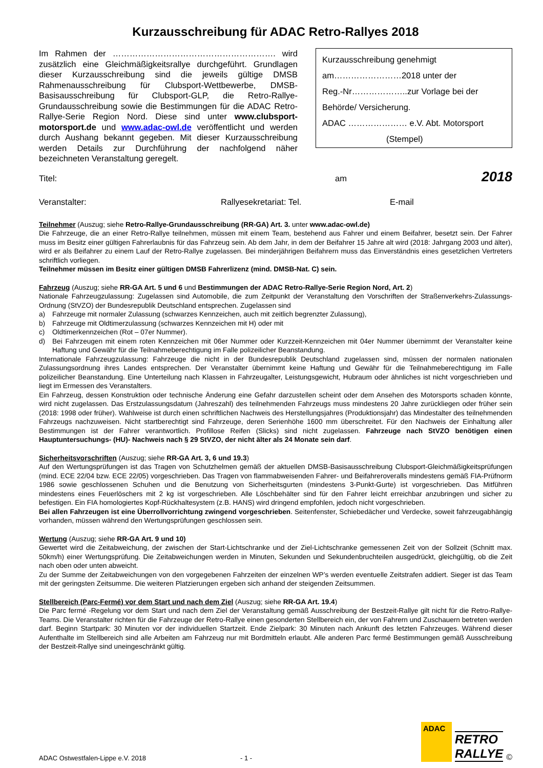Kurzausschreibung für ADAC Retro-Rallyes 2018
Im Rahmen der …………………………………………………. wird zusätzlich eine Gleichmäßigkeitsrallye durchgeführt. Grundlagen dieser Kurzausschreibung sind die jeweils gültige DMSB Rahmenausschreibung für Clubsport-Wettbewerbe, DMSB-Basisausschreibung für Clubsport-GLP, die Retro-Rallye-Grundausschreibung sowie die Bestimmungen für die ADAC Retro-Rallye-Serie Region Nord. Diese sind unter www.clubsport-motorsport.de und www.adac-owl.de veröffentlicht und werden durch Aushang bekannt gegeben. Mit dieser Kurzausschreibung werden Details zur Durchführung der nachfolgend näher bezeichneten Veranstaltung geregelt.
Kurzausschreibung genehmigt
am……………………2018 unter der
Reg.-Nr………………..zur Vorlage bei der
Behörde/ Versicherung.
ADAC ………………… e.V. Abt. Motorsport
(Stempel)
Titel: am 2018
Veranstalter: Rallyesekretariat: Tel. E-mail
Teilnehmer (Auszug; siehe Retro-Rallye-Grundausschreibung (RR-GA) Art. 3. unter www.adac-owl.de)
Die Fahrzeuge, die an einer Retro-Rallye teilnehmen, müssen mit einem Team, bestehend aus Fahrer und einem Beifahrer, besetzt sein. Der Fahrer muss im Besitz einer gültigen Fahrerlaubnis für das Fahrzeug sein. Ab dem Jahr, in dem der Beifahrer 15 Jahre alt wird (2018: Jahrgang 2003 und älter), wird er als Beifahrer zu einem Lauf der Retro-Rallye zugelassen. Bei minderjährigen Beifahrern muss das Einverständnis eines gesetzlichen Vertreters schriftlich vorliegen.
Teilnehmer müssen im Besitz einer gültigen DMSB Fahrerlizenz (mind. DMSB-Nat. C) sein.
Fahrzeug (Auszug; siehe RR-GA Art. 5 und 6 und Bestimmungen der ADAC Retro-Rallye-Serie Region Nord, Art. 2)
Nationale Fahrzeugzulassung: Zugelassen sind Automobile, die zum Zeitpunkt der Veranstaltung den Vorschriften der Straßenverkehrs-Zulassungs-Ordnung (StVZO) der Bundesrepublik Deutschland entsprechen. Zugelassen sind
a) Fahrzeuge mit normaler Zulassung (schwarzes Kennzeichen, auch mit zeitlich begrenzter Zulassung),
b) Fahrzeuge mit Oldtimerzulassung (schwarzes Kennzeichen mit H) oder mit
c) Oldtimerkennzeichen (Rot – 07er Nummer).
d) Bei Fahrzeugen mit einem roten Kennzeichen mit 06er Nummer oder Kurzzeit-Kennzeichen mit 04er Nummer übernimmt der Veranstalter keine Haftung und Gewähr für die Teilnahmeberechtigung im Falle polizeilicher Beanstandung.
Internationale Fahrzeugzulassung: Fahrzeuge die nicht in der Bundesrepublik Deutschland zugelassen sind, müssen der normalen nationalen Zulassungsordnung ihres Landes entsprechen. Der Veranstalter übernimmt keine Haftung und Gewähr für die Teilnahmeberechtigung im Falle polizeilicher Beanstandung. Eine Unterteilung nach Klassen in Fahrzeugalter, Leistungsgewicht, Hubraum oder ähnliches ist nicht vorgeschrieben und liegt im Ermessen des Veranstalters.
Ein Fahrzeug, dessen Konstruktion oder technische Änderung eine Gefahr darzustellen scheint oder dem Ansehen des Motorsports schaden könnte, wird nicht zugelassen. Das Erstzulassungsdatum (Jahreszahl) des teilnehmenden Fahrzeugs muss mindestens 20 Jahre zurückliegen oder früher sein (2018: 1998 oder früher). Wahlweise ist durch einen schriftlichen Nachweis des Herstellungsjahres (Produktionsjahr) das Mindestalter des teilnehmenden Fahrzeugs nachzuweisen. Nicht startberechtigt sind Fahrzeuge, deren Serienhöhe 1600 mm überschreitet. Für den Nachweis der Einhaltung aller Bestimmungen ist der Fahrer verantwortlich. Profillose Reifen (Slicks) sind nicht zugelassen. Fahrzeuge nach StVZO benötigen einen Hauptuntersuchungs- (HU)- Nachweis nach § 29 StVZO, der nicht älter als 24 Monate sein darf.
Sicherheitsvorschriften (Auszug; siehe RR-GA Art. 3, 6 und 19.3)
Auf den Wertungsprüfungen ist das Tragen von Schutzhelmen gemäß der aktuellen DMSB-Basisausschreibung Clubsport-Gleichmäßigkeitsprüfungen (mind. ECE 22/04 bzw. ECE 22/05) vorgeschrieben. Das Tragen von flammabweisenden Fahrer- und Beifahreroveralls mindestens gemäß FIA-Prüfnorm 1986 sowie geschlossenen Schuhen und die Benutzung von Sicherheitsgurten (mindestens 3-Punkt-Gurte) ist vorgeschrieben. Das Mitführen mindestens eines Feuerlöschers mit 2 kg ist vorgeschrieben. Alle Löschbehälter sind für den Fahrer leicht erreichbar anzubringen und sicher zu befestigen. Ein FIA homologiertes Kopf-Rückhaltesystem (z.B. HANS) wird dringend empfohlen, jedoch nicht vorgeschrieben.
Bei allen Fahrzeugen ist eine Überrollvorrichtung zwingend vorgeschrieben. Seitenfenster, Schiebedächer und Verdecke, soweit fahrzeugabhängig vorhanden, müssen während den Wertungsprüfungen geschlossen sein.
Wertung (Auszug; siehe RR-GA Art. 9 und 10)
Gewertet wird die Zeitabweichung, der zwischen der Start-Lichtschranke und der Ziel-Lichtschranke gemessenen Zeit von der Sollzeit (Schnitt max. 50km/h) einer Wertungsprüfung. Die Zeitabweichungen werden in Minuten, Sekunden und Sekundenbruchteilen ausgedrückt, gleichgültig, ob die Zeit nach oben oder unten abweicht.
Zu der Summe der Zeitabweichungen von den vorgegebenen Fahrzeiten der einzelnen WP’s werden eventuelle Zeitstrafen addiert. Sieger ist das Team mit der geringsten Zeitsumme. Die weiteren Platzierungen ergeben sich anhand der steigenden Zeitsummen.
Stellbereich (Parc-Fermé) vor dem Start und nach dem Ziel (Auszug; siehe RR-GA Art. 19.4)
Die Parc fermé -Regelung vor dem Start und nach dem Ziel der Veranstaltung gemäß Ausschreibung der Bestzeit-Rallye gilt nicht für die Retro-Rallye-Teams. Die Veranstalter richten für die Fahrzeuge der Retro-Rallye einen gesonderten Stellbereich ein, der von Fahrern und Zuschauern betreten werden darf. Beginn Startpark: 30 Minuten vor der individuellen Startzeit. Ende Zielpark: 30 Minuten nach Ankunft des letzten Fahrzeuges. Während dieser Aufenthalte im Stellbereich sind alle Arbeiten am Fahrzeug nur mit Bordmitteln erlaubt. Alle anderen Parc fermé Bestimmungen gemäß Ausschreibung der Bestzeit-Rallye sind uneingeschränkt gültig.
ADAC Ostwestfalen-Lippe e.V. 2018 - 1 -
ADAC
RETRO
RALLYE
©